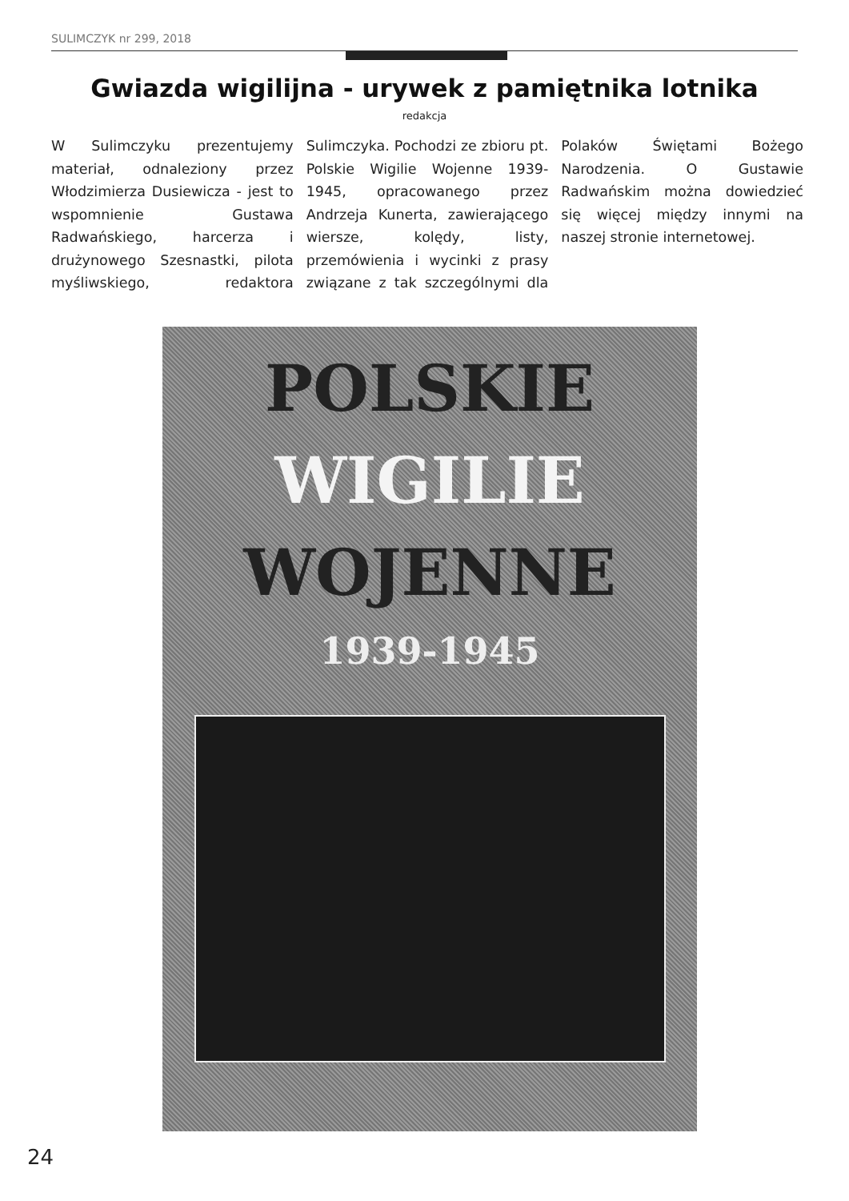SULIMCZYK nr 299, 2018
Gwiazda wigilijna - urywek z pamiętnika lotnika
redakcja
W Sulimczyku prezentujemy materiał, odnaleziony przez Włodzimierza Dusiewicza - jest to wspomnienie Gustawa Radwańskiego, harcerza i drużynowego Szesnastki, pilota myśliwskiego, redaktora Sulimczyka. Pochodzi ze zbioru pt. Polskie Wigilie Wojenne 1939-1945, opracowanego przez Andrzeja Kunerta, zawierającego wiersze, kolędy, listy, przemówienia i wycinki z prasy związane z tak szczególnymi dla Polaków Świętami Bożego Narodzenia. O Gustawie Radwańskim można dowiedzieć się więcej między innymi na naszej stronie internetowej.
POLSKIE
WIGILIE
WOJENNE
1939-1945
24